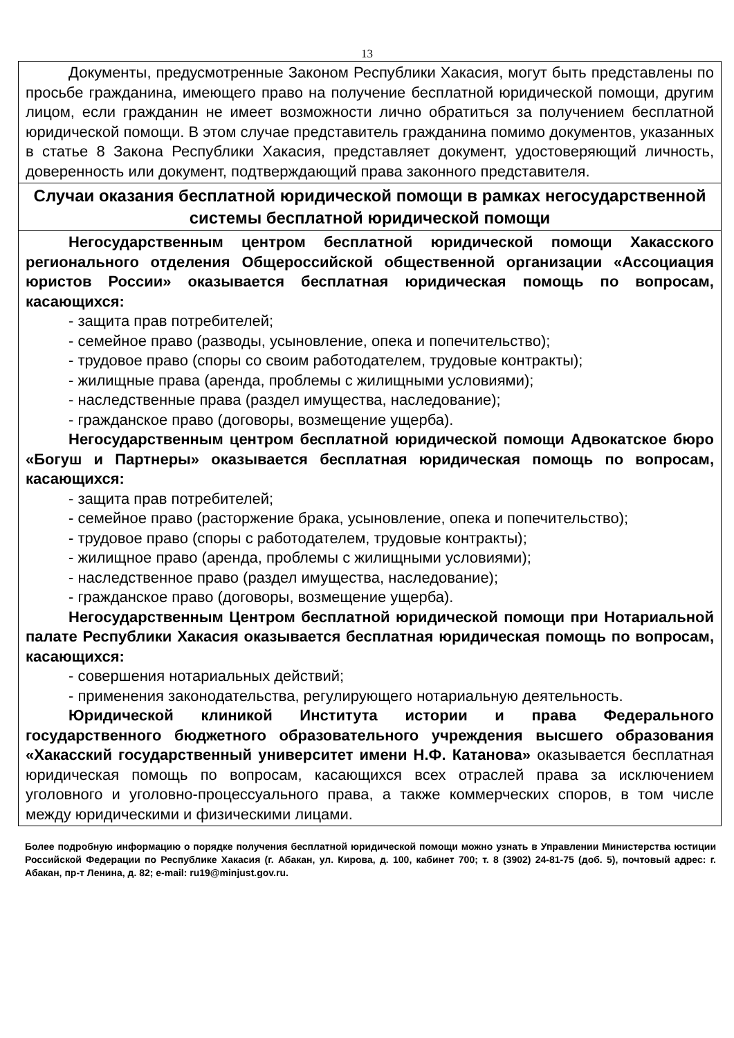13
| Документы, предусмотренные Законом Республики Хакасия, могут быть представлены по просьбе гражданина, имеющего право на получение бесплатной юридической помощи, другим лицом, если гражданин не имеет возможности лично обратиться за получением бесплатной юридической помощи. В этом случае представитель гражданина помимо документов, указанных в статье 8 Закона Республики Хакасия, представляет документ, удостоверяющий личность, доверенность или документ, подтверждающий права законного представителя. |
| Случаи оказания бесплатной юридической помощи в рамках негосударственной системы бесплатной юридической помощи |
| Негосударственным центром бесплатной юридической помощи Хакасского регионального отделения Общероссийской общественной организации «Ассоциация юристов России» оказывается бесплатная юридическая помощь по вопросам, касающихся: - защита прав потребителей; - семейное право (разводы, усыновление, опека и попечительство); - трудовое право (споры со своим работодателем, трудовые контракты); - жилищные права (аренда, проблемы с жилищными условиями); - наследственные права (раздел имущества, наследование); - гражданское право (договоры, возмещение ущерба). Негосударственным центром бесплатной юридической помощи Адвокатское бюро «Богуш и Партнеры» оказывается бесплатная юридическая помощь по вопросам, касающихся: - защита прав потребителей; - семейное право (расторжение брака, усыновление, опека и попечительство); - трудовое право (споры с работодателем, трудовые контракты); - жилищное право (аренда, проблемы с жилищными условиями); - наследственное право (раздел имущества, наследование); - гражданское право (договоры, возмещение ущерба). Негосударственным Центром бесплатной юридической помощи при Нотариальной палате Республики Хакасия оказывается бесплатная юридическая помощь по вопросам, касающихся: - совершения нотариальных действий; - применения законодательства, регулирующего нотариальную деятельность. Юридической клиникой Института истории и права Федерального государственного бюджетного образовательного учреждения высшего образования «Хакасский государственный университет имени Н.Ф. Катанова» оказывается бесплатная юридическая помощь по вопросам, касающихся всех отраслей права за исключением уголовного и уголовно-процессуального права, а также коммерческих споров, в том числе между юридическими и физическими лицами. |
Более подробную информацию о порядке получения бесплатной юридической помощи можно узнать в Управлении Министерства юстиции Российской Федерации по Республике Хакасия (г. Абакан, ул. Кирова, д. 100, кабинет 700; т. 8 (3902) 24-81-75 (доб. 5), почтовый адрес: г. Абакан, пр-т Ленина, д. 82; e-mail: ru19@minjust.gov.ru.